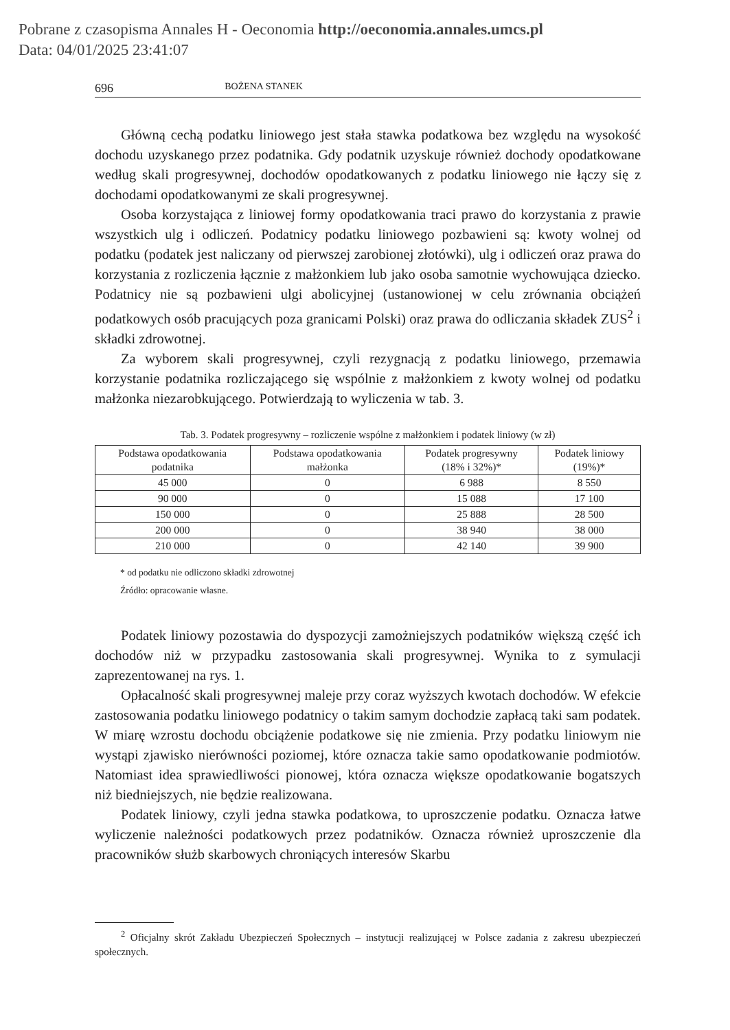Pobrane z czasopisma Annales H - Oeconomia http://oeconomia.annales.umcs.pl
Data: 04/01/2025 23:41:07
696 BOŻENA STANEK
Główną cechą podatku liniowego jest stała stawka podatkowa bez względu na wysokość dochodu uzyskanego przez podatnika. Gdy podatnik uzyskuje również dochody opodatkowane według skali progresywnej, dochodów opodatkowanych z podatku liniowego nie łączy się z dochodami opodatkowanymi ze skali progresywnej.
Osoba korzystająca z liniowej formy opodatkowania traci prawo do korzystania z prawie wszystkich ulg i odliczeń. Podatnicy podatku liniowego pozbawieni są: kwoty wolnej od podatku (podatek jest naliczany od pierwszej zarobionej złotówki), ulg i odliczeń oraz prawa do korzystania z rozliczenia łącznie z małżonkiem lub jako osoba samotnie wychowująca dziecko. Podatnicy nie są pozbawieni ulgi abolicyjnej (ustanowionej w celu zrównania obciążeń podatkowych osób pracujących poza granicami Polski) oraz prawa do odliczania składek ZUS<sup>2</sup> i składki zdrowotnej.
Za wyborem skali progresywnej, czyli rezygnacją z podatku liniowego, przemawia korzystanie podatnika rozliczającego się wspólnie z małżonkiem z kwoty wolnej od podatku małżonka niezarobkującego. Potwierdzają to wyliczenia w tab. 3.
Tab. 3. Podatek progresywny – rozliczenie wspólne z małżonkiem i podatek liniowy (w zł)
| Podstawa opodatkowania podatnika | Podstawa opodatkowania małżonka | Podatek progresywny (18% i 32%)* | Podatek liniowy (19%)* |
| --- | --- | --- | --- |
| 45 000 | 0 | 6 988 | 8 550 |
| 90 000 | 0 | 15 088 | 17 100 |
| 150 000 | 0 | 25 888 | 28 500 |
| 200 000 | 0 | 38 940 | 38 000 |
| 210 000 | 0 | 42 140 | 39 900 |
* od podatku nie odliczono składki zdrowotnej
Źródło: opracowanie własne.
Podatek liniowy pozostawia do dyspozycji zamożniejszych podatników większą część ich dochodów niż w przypadku zastosowania skali progresywnej. Wynika to z symulacji zaprezentowanej na rys. 1.
Opłacalność skali progresywnej maleje przy coraz wyższych kwotach dochodów. W efekcie zastosowania podatku liniowego podatnicy o takim samym dochodzie zapłacą taki sam podatek. W miarę wzrostu dochodu obciążenie podatkowe się nie zmienia. Przy podatku liniowym nie wystąpi zjawisko nierówności poziomej, które oznacza takie samo opodatkowanie podmiotów. Natomiast idea sprawiedliwości pionowej, która oznacza większe opodatkowanie bogatszych niż biedniejszych, nie będzie realizowana.
Podatek liniowy, czyli jedna stawka podatkowa, to uproszczenie podatku. Oznacza łatwe wyliczenie należności podatkowych przez podatników. Oznacza również uproszczenie dla pracowników służb skarbowych chroniących interesów Skarbu
<sup>2</sup> Oficjalny skrót Zakładu Ubezpieczeń Społecznych – instytucji realizującej w Polsce zadania z zakresu ubezpieczeń społecznych.